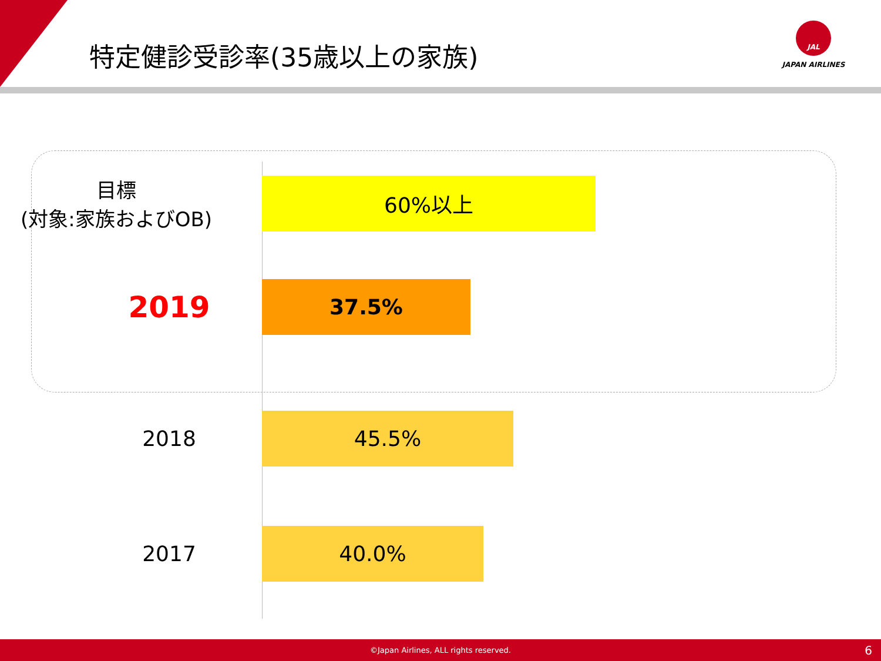特定健診受診率(35歳以上の家族)
JAL
JAPAN AIRLINES
目標
(対象:家族およびOB)
60%以上
2019
37.5%
2018
45.5%
2017
40.0%
©Japan Airlines, ALL rights reserved. 6